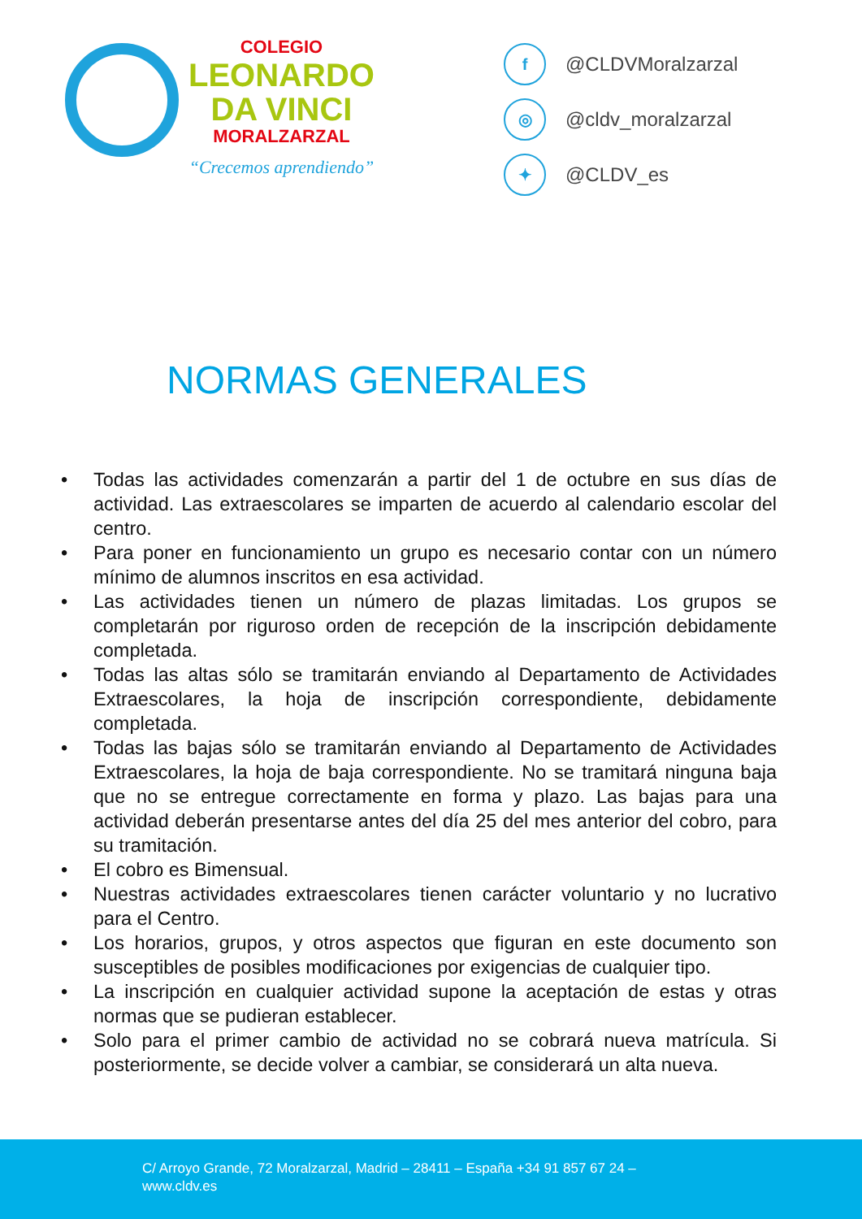COLEGIO
LEONARDO
DA VINCI
MORALZARZAL
“Crecemos aprendiendo”
f @CLDVMoralzarzal
◎ @cldv_moralzarzal
✦ @CLDV_es
NORMAS GENERALES
• Todas las actividades comenzarán a partir del 1 de octubre en sus días de actividad. Las extraescolares se imparten de acuerdo al calendario escolar del centro.
• Para poner en funcionamiento un grupo es necesario contar con un número mínimo de alumnos inscritos en esa actividad.
• Las actividades tienen un número de plazas limitadas. Los grupos se completarán por riguroso orden de recepción de la inscripción debidamente completada.
• Todas las altas sólo se tramitarán enviando al Departamento de Actividades Extraescolares, la hoja de inscripción correspondiente, debidamente completada.
• Todas las bajas sólo se tramitarán enviando al Departamento de Actividades Extraescolares, la hoja de baja correspondiente. No se tramitará ninguna baja que no se entregue correctamente en forma y plazo. Las bajas para una actividad deberán presentarse antes del día 25 del mes anterior del cobro, para su tramitación.
• El cobro es Bimensual.
• Nuestras actividades extraescolares tienen carácter voluntario y no lucrativo para el Centro.
• Los horarios, grupos, y otros aspectos que figuran en este documento son susceptibles de posibles modificaciones por exigencias de cualquier tipo.
• La inscripción en cualquier actividad supone la aceptación de estas y otras normas que se pudieran establecer.
• Solo para el primer cambio de actividad no se cobrará nueva matrícula. Si posteriormente, se decide volver a cambiar, se considerará un alta nueva.
C/ Arroyo Grande, 72 Moralzarzal, Madrid – 28411 – España +34 91 857 67 24 –
www.cldv.es